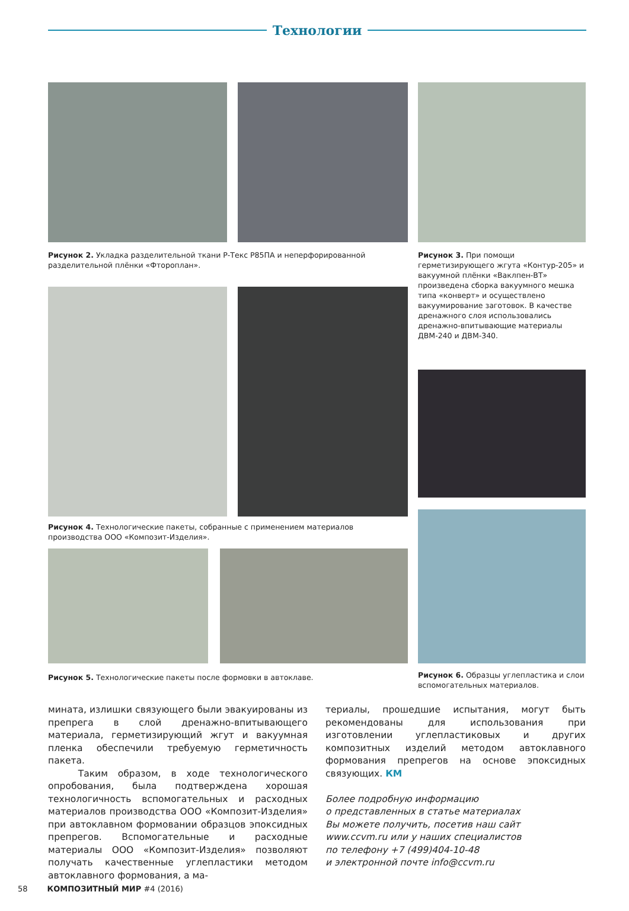Технологии
Рисунок 2. Укладка разделительной ткани Р-Текс P85ПА и неперфорированной разделительной плёнки «Фтороплан».
Рисунок 3. При помощи герметизирующего жгута «Контур-205» и вакуумной плёнки «Ваклпен-ВТ» произведена сборка вакуумного мешка типа «конверт» и осуществлено вакуумирование заготовок. В качестве дренажного слоя использовались дренажно-впитывающие материалы ДВМ-240 и ДВМ-340.
Рисунок 4. Технологические пакеты, собранные с применением материалов производства ООО «Композит-Изделия».
Рисунок 5. Технологические пакеты после формовки в автоклаве.
Рисунок 6. Образцы углепластика и слои вспомогательных материалов.
мината, излишки связующего были эвакуированы из препрега в слой дренажно-впитывающего материала, герметизирующий жгут и вакуумная пленка обеспечили требуемую герметичность пакета.
Таким образом, в ходе технологического опробования, была подтверждена хорошая технологичность вспомогательных и расходных материалов производства ООО «Композит-Изделия» при автоклавном формовании образцов эпоксидных препрегов. Вспомогательные и расходные материалы ООО «Композит-Изделия» позволяют получать качественные углепластики методом автоклавного формования, а ма-
териалы, прошедшие испытания, могут быть рекомендованы для использования при изготовлении углепластиковых и других композитных изделий методом автоклавного формования препрегов на основе эпоксидных связующих. КМ
Более подробную информацию
о представленных в статье материалах
Вы можете получить, посетив наш сайт
www.ccvm.ru или у наших специалистов
по телефону +7 (499)404-10-48
и электронной почте info@ccvm.ru
58 КОМПОЗИТНЫЙ МИР #4 (2016)